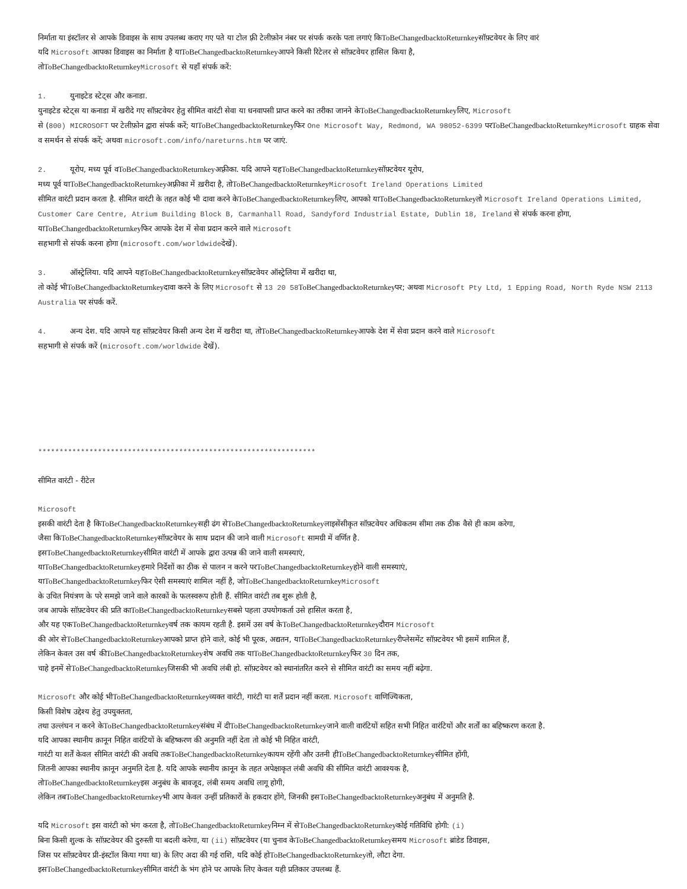निर्माता या इंस्टॉलर से आपके डिवाइस के साथ उपलब्ध कराए गए पते या टोल फ़्री टेलीफ़ोन नंबर पर संपर्क करके पता लगाएं किToBeChangedbacktoReturnkeyसॉफ़्टवेयर के लिए वारं
यदि Microsoft आपका डिवाइस का निर्माता है याToBeChangedbacktoReturnkeyआपने किसी रिटेलर से सॉफ़्टवेयर हासिल किया है,
तोToBeChangedbacktoReturnkey Microsoft से यहाँ संपर्क करें:
1. युनाइटेड स्टेट्स और कनाडा.
युनाइटेड स्टेट्स या कनाडा में खरीदे गए सॉफ़्टवेयर हेतु सीमित वारंटी सेवा या धनवापसी प्राप्त करने का तरीका जानने केToBeChangedbacktoReturnkeyलिए, Microsoft
से (800) MICROSOFT पर टेलीफ़ोन द्वारा संपर्क करें; याToBeChangedbacktoReturnkeyफिर One Microsoft Way, Redmond, WA 98052-6399 परToBeChangedbacktoReturnkey Microsoft ग्राहक सेवा व समर्थन से संपर्क करें; अथवा microsoft.com/info/nareturns.htm पर जाएं.
2. यूरोप, मध्य पूर्व वToBeChangedbacktoReturnkeyअफ़्रीका. यदि आपने यहToBeChangedbacktoReturnkeyसॉफ़्टवेयर यूरोप,
मध्य पूर्व याToBeChangedbacktoReturnkeyअफ़्रीका में ख़रीदा है, तोToBeChangedbacktoReturnkey Microsoft Ireland Operations Limited
सीमित वारंटी प्रदान करता है. सीमित वारंटी के तहत कोई भी दावा करने केToBeChangedbacktoReturnkeyलिए, आपको याToBeChangedbacktoReturnkeyतो Microsoft Ireland Operations Limited, Customer Care Centre, Atrium Building Block B, Carmanhall Road, Sandyford Industrial Estate, Dublin 18, Ireland से संपर्क करना होगा, याToBeChangedbacktoReturnkeyफिर आपके देश में सेवा प्रदान करने वाले Microsoft
सहभागी से संपर्क करना होगा (microsoft.com/worldwideदेखें).
3. ऑस्ट्रेलिया. यदि आपने यहToBeChangedbacktoReturnkeyसॉफ़्टवेयर ऑस्ट्रेलिया में खरीदा था,
तो कोई भीToBeChangedbacktoReturnkeyदावा करने के लिए Microsoft से 13 20 58 ToBeChangedbacktoReturnkeyपर; अथवा Microsoft Pty Ltd, 1 Epping Road, North Ryde NSW 2113 Australia पर संपर्क करें.
4. अन्य देश. यदि आपने यह सॉफ़्टवेयर किसी अन्य देश में खरीदा था, तोToBeChangedbacktoReturnkeyआपके देश में सेवा प्रदान करने वाले Microsoft
सहभागी से संपर्क करें (microsoft.com/worldwide देखें).
*****************************************************************
सीमित वारंटी - रीटेल
Microsoft
इसकी वारंटी देता है किToBeChangedbacktoReturnkeyसही ढंग सेToBeChangedbacktoReturnkeyलाइसेंसीकृत सॉफ़्टवेयर अधिकतम सीमा तक ठीक वैसे ही काम करेगा,
जैसा किToBeChangedbacktoReturnkeyसॉफ़्टवेयर के साथ प्रदान की जाने वाली Microsoft सामग्री में वर्णित है.
इसToBeChangedbacktoReturnkeyसीमित वारंटी में आपके द्वारा उत्पन्न की जाने वाली समस्याएं,
याToBeChangedbacktoReturnkeyहमारे निर्देशों का ठीक से पालन न करने परToBeChangedbacktoReturnkeyहोने वाली समस्याएं,
याToBeChangedbacktoReturnkeyफिर ऐसी समस्याएं शामिल नहीं है, जोToBeChangedbacktoReturnkey Microsoft
के उचित नियंत्रण के परे समझे जाने वाले कारकों के फलस्वरूप होती हैं. सीमित वारंटी तब शुरू होती है,
जब आपके सॉफ़्टवेयर की प्रति काToBeChangedbacktoReturnkeyसबसे पहला उपयोगकर्ता उसे हासिल करता है,
और यह एकToBeChangedbacktoReturnkeyवर्ष तक कायम रहती है. इसमें उस वर्ष केToBeChangedbacktoReturnkeyदौरान Microsoft
की ओर सेToBeChangedbacktoReturnkeyआपको प्राप्त होने वाले, कोई भी पूरक, अद्यतन, याToBeChangedbacktoReturnkeyरीप्लेसमेंट सॉफ़्टवेयर भी इसमें शामिल हैं,
लेकिन केवल उस वर्ष कीToBeChangedbacktoReturnkeyशेष अवधि तक याToBeChangedbacktoReturnkeyफिर 30 दिन तक,
चाहे इनमें सेToBeChangedbacktoReturnkeyजिसकी भी अवधि लंबी हो. सॉफ़्टवेयर को स्थानांतरित करने से सीमित वारंटी का समय नहीं बढ़ेगा.
Microsoft और कोई भीToBeChangedbacktoReturnkeyव्यक्त वारंटी, गारंटी या शर्तें प्रदान नहीं करता. Microsoft वाणिज्यिकता,
किसी विशेष उद्देश्य हेतु उपयुक्तता,
तथा उल्लंघन न करने केToBeChangedbacktoReturnkeyसंबंध में दीToBeChangedbacktoReturnkeyजाने वाली वारंटियों सहित सभी निहित वारंटियों और शर्तों का बहिष्करण करता है.
यदि आपका स्थानीय क़ानून निहित वारंटियों के बहिष्करण की अनुमति नहीं देता तो कोई भी निहित वारंटी,
गारंटी या शर्तें केवल सीमित वारंटी की अवधि तकToBeChangedbacktoReturnkeyकायम रहेंगी और उतनी हीToBeChangedbacktoReturnkeyसीमित होंगी,
जितनी आपका स्थानीय क़ानून अनुमति देता है. यदि आपके स्थानीय क़ानून के तहत अपेक्षाकृत लंबी अवधि की सीमित वारंटी आवश्यक है,
तोToBeChangedbacktoReturnkeyइस अनुबंध के बावजूद, लंबी समय अवधि लागू होगी,
लेकिन तबToBeChangedbacktoReturnkeyभी आप केवल उन्हीं प्रतिकारों के हकदार होंगे, जिनकी इसToBeChangedbacktoReturnkeyअनुबंध में अनुमति है.
यदि Microsoft इस वारंटी को भंग करता है, तोToBeChangedbacktoReturnkeyनिम्न में सेToBeChangedbacktoReturnkeyकोई गतिविधि होगी: (i)
बिना किसी शुल्क के सॉफ़्टवेयर की दुरुस्ती या बदली करेगा, या (ii) सॉफ़्टवेयर (या चुनाव केToBeChangedbacktoReturnkeyसमय Microsoft ब्रांडेड डिवाइस,
जिस पर सॉफ़्टवेयर प्री-इंस्टॉल किया गया था) के लिए अदा की गई राशि, यदि कोई होToBeChangedbacktoReturnkeyतो, लौटा देगा.
इसToBeChangedbacktoReturnkeyसीमित वारंटी के भंग होने पर आपके लिए केवल यही प्रतिकार उपलब्ध हैं.